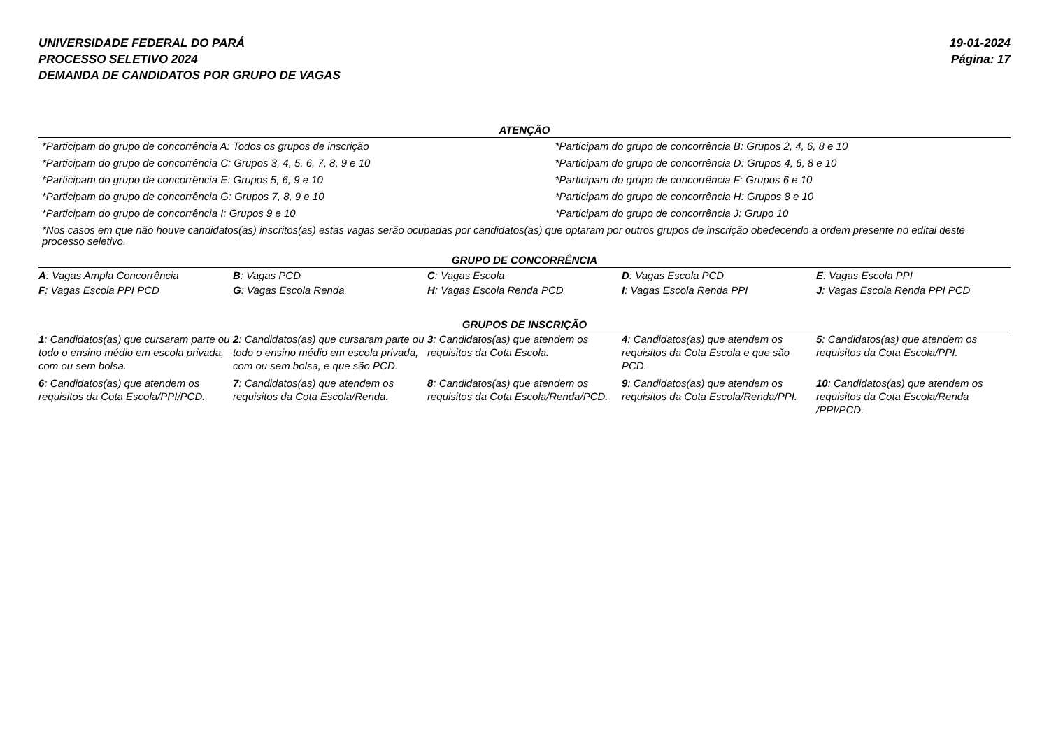UNIVERSIDADE FEDERAL DO PARÁ
PROCESSO SELETIVO 2024
DEMANDA DE CANDIDATOS POR GRUPO DE VAGAS
19-01-2024
Página: 17
ATENÇÃO
| *Participam do grupo de concorrência A: Todos os grupos de inscrição | *Participam do grupo de concorrência B: Grupos 2, 4, 6, 8 e 10 |
| *Participam do grupo de concorrência C: Grupos 3, 4, 5, 6, 7, 8, 9 e 10 | *Participam do grupo de concorrência D: Grupos 4, 6, 8 e 10 |
| *Participam do grupo de concorrência E: Grupos 5, 6, 9 e 10 | *Participam do grupo de concorrência F: Grupos 6 e 10 |
| *Participam do grupo de concorrência G: Grupos 7, 8, 9 e 10 | *Participam do grupo de concorrência H: Grupos 8 e 10 |
| *Participam do grupo de concorrência I: Grupos 9 e 10 | *Participam do grupo de concorrência J: Grupo 10 |
| *Nos casos em que não houve candidatos(as) inscritos(as) estas vagas serão ocupadas por candidatos(as) que optaram por outros grupos de inscrição obedecendo a ordem presente no edital deste processo seletivo. | |
GRUPO DE CONCORRÊNCIA
| A : Vagas Ampla Concorrência | B : Vagas PCD | C : Vagas Escola | D : Vagas Escola PCD | E : Vagas Escola PPI |
| F : Vagas Escola PPI PCD | G : Vagas Escola Renda | H : Vagas Escola Renda PCD | I : Vagas Escola Renda PPI | J : Vagas Escola Renda PPI PCD |
GRUPOS DE INSCRIÇÃO
| 1 : Candidatos(as) que cursaram parte ou todo o ensino médio em escola privada, com ou sem bolsa. | 2 : Candidatos(as) que cursaram parte ou todo o ensino médio em escola privada, com ou sem bolsa, e que são PCD. | 3 : Candidatos(as) que atendem os requisitos da Cota Escola. | 4 : Candidatos(as) que atendem os requisitos da Cota Escola e que são PCD. | 5 : Candidatos(as) que atendem os requisitos da Cota Escola/PPI. |
| 6 : Candidatos(as) que atendem os requisitos da Cota Escola/PPI/PCD. | 7 : Candidatos(as) que atendem os requisitos da Cota Escola/Renda. | 8 : Candidatos(as) que atendem os requisitos da Cota Escola/Renda/PCD. | 9 : Candidatos(as) que atendem os requisitos da Cota Escola/Renda/PPI. | 10 : Candidatos(as) que atendem os requisitos da Cota Escola/Renda /PPI/PCD. |